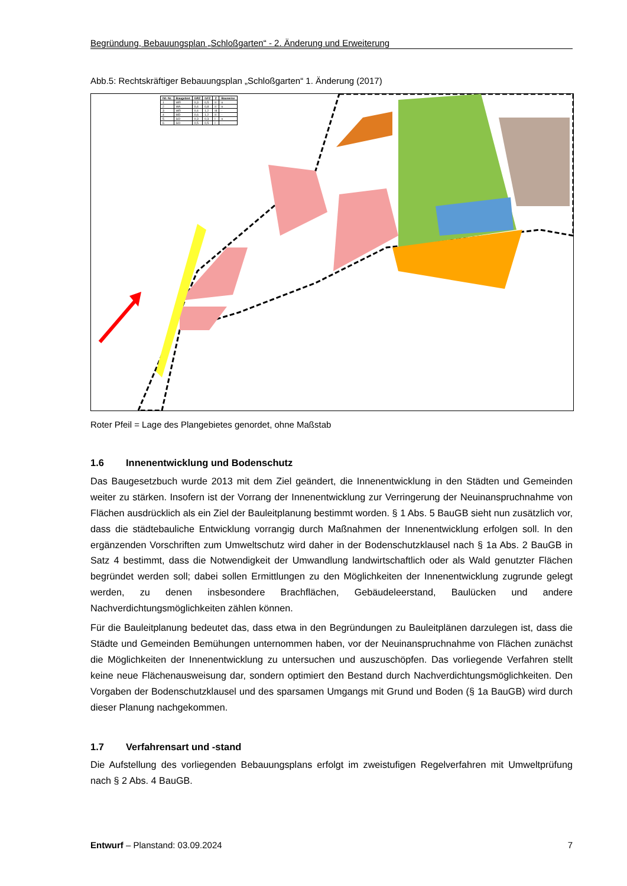Begründung, Bebauungsplan „Schloßgarten“ - 2. Änderung und Erweiterung
Abb.5: Rechtskräftiger Bebauungsplan „Schloßgarten“ 1. Änderung (2017)
| lfd. Nr. | Baugebiet | GRZ | GFZ | Z | Bauweise |
| --- | --- | --- | --- | --- | --- |
| 1 | WR | 0,3 | 0,5 | II | o |
| 2 | WA | 0,4 | 0,8 | II | o |
| 3 | WR | 0,4 | 1,2 | III | - |
| 4 | MD | 0,6 | 1,2 | II | - |
| 5 | SO | 0,3 | 0,3 | I | o |
| 6 | SO | 0,5 | 0,5 | I | - |
Roter Pfeil = Lage des Plangebietes genordet, ohne Maßstab
1.6 Innenentwicklung und Bodenschutz
Das Baugesetzbuch wurde 2013 mit dem Ziel geändert, die Innenentwicklung in den Städten und Gemeinden weiter zu stärken. Insofern ist der Vorrang der Innenentwicklung zur Verringerung der Neuinanspruchnahme von Flächen ausdrücklich als ein Ziel der Bauleitplanung bestimmt worden. § 1 Abs. 5 BauGB sieht nun zusätzlich vor, dass die städtebauliche Entwicklung vorrangig durch Maßnahmen der Innenentwicklung erfolgen soll. In den ergänzenden Vorschriften zum Umweltschutz wird daher in der Bodenschutzklausel nach § 1a Abs. 2 BauGB in Satz 4 bestimmt, dass die Notwendigkeit der Umwandlung landwirtschaftlich oder als Wald genutzter Flächen begründet werden soll; dabei sollen Ermittlungen zu den Möglichkeiten der Innenentwicklung zugrunde gelegt werden, zu denen insbesondere Brachflächen, Gebäudeleerstand, Baulücken und andere Nachverdichtungsmöglichkeiten zählen können.
Für die Bauleitplanung bedeutet das, dass etwa in den Begründungen zu Bauleitplänen darzulegen ist, dass die Städte und Gemeinden Bemühungen unternommen haben, vor der Neuinanspruchnahme von Flächen zunächst die Möglichkeiten der Innenentwicklung zu untersuchen und auszuschöpfen. Das vorliegende Verfahren stellt keine neue Flächenausweisung dar, sondern optimiert den Bestand durch Nachverdichtungsmöglichkeiten. Den Vorgaben der Bodenschutzklausel und des sparsamen Umgangs mit Grund und Boden (§ 1a BauGB) wird durch dieser Planung nachgekommen.
1.7 Verfahrensart und -stand
Die Aufstellung des vorliegenden Bebauungsplans erfolgt im zweistufigen Regelverfahren mit Umweltprüfung nach § 2 Abs. 4 BauGB.
Entwurf – Planstand: 03.09.2024 7